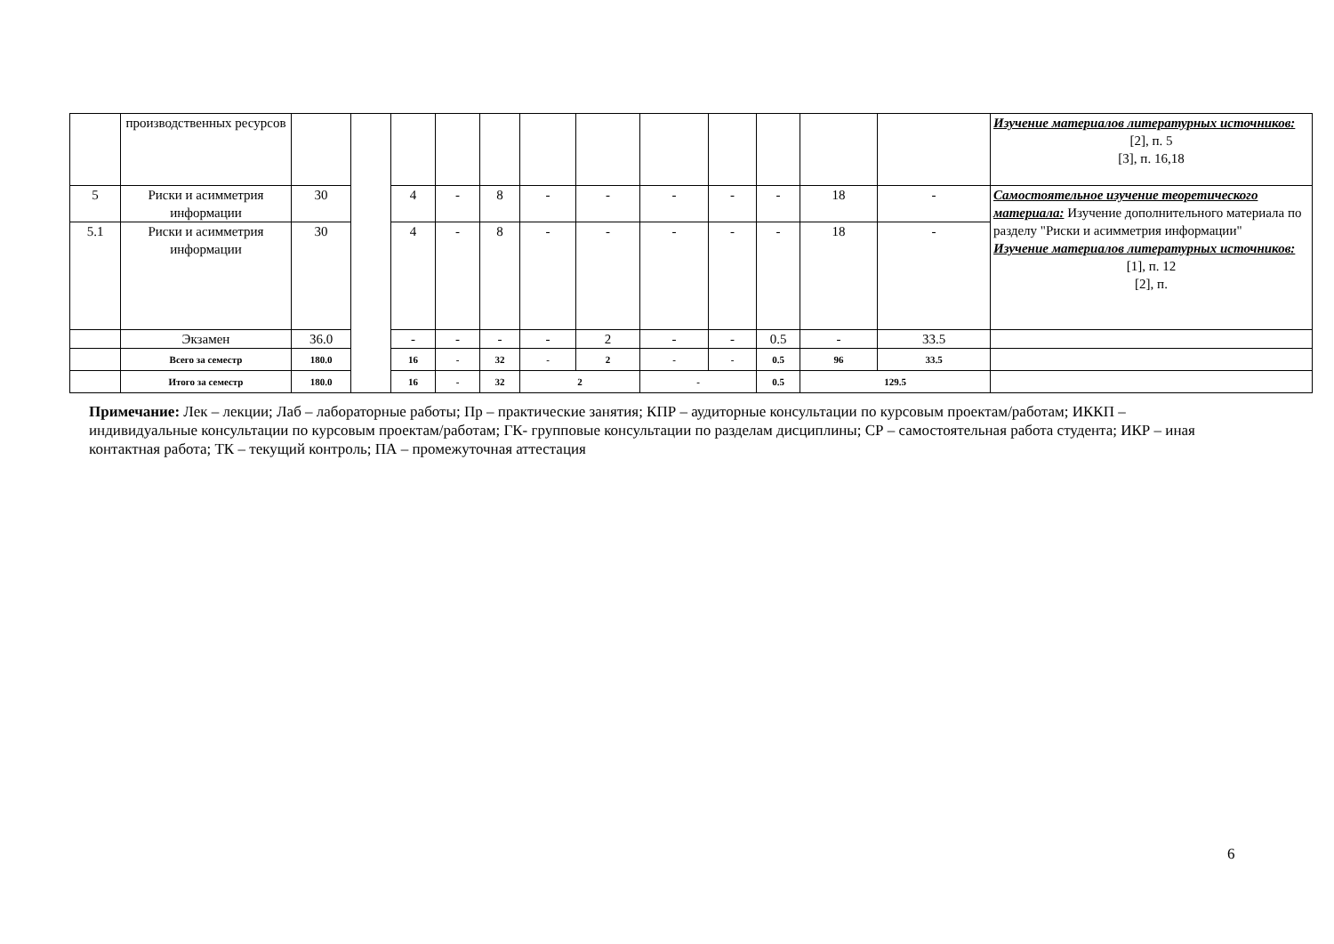| | производственных ресурсов | | | | | | | | | | | | | Изучение материалов литературных источников: [2], п. 5 [3], п. 16,18 |
| 5 | Риски и асимметрия информации | 30 | | 4 | - | 8 | - | - | - | - | - | 18 | - | Самостоятельное изучение теоретического материала: Изучение дополнительного материала по разделу "Риски и асимметрия информации" Изучение материалов литературных источников: [1], п. 12 [2], п. |
| 5.1 | Риски и асимметрия информации | 30 | | 4 | - | 8 | - | - | - | - | - | 18 | - | |
| | Экзамен | 36.0 | | - | - | - | - | 2 | - | - | 0.5 | - | 33.5 | |
| | Всего за семестр | 180.0 | | 16 | - | 32 | - | 2 | - | - | 0.5 | 96 | 33.5 | |
| | Итого за семестр | 180.0 | | 16 | - | 32 | 2 | | - | | 0.5 | 129.5 | | |
Примечание: Лек – лекции; Лаб – лабораторные работы; Пр – практические занятия; КПР – аудиторные консультации по курсовым проектам/работам; ИККП – индивидуальные консультации по курсовым проектам/работам; ГК- групповые консультации по разделам дисциплины; СР – самостоятельная работа студента; ИКР – иная контактная работа; ТК – текущий контроль; ПА – промежуточная аттестация
6